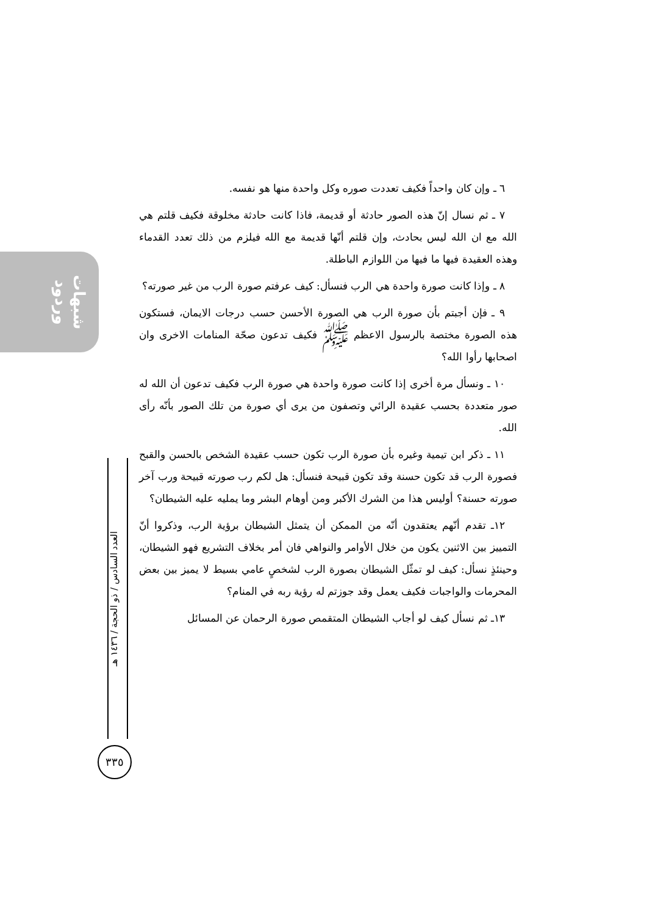شبهات وردود
العدد السادس / ذو الحجة / ١٤٣٦ هـ
٣٣٥
٦ ـ وإن كان واحداً فكيف تعددت صوره وكل واحدة منها هو نفسه.
٧ ـ ثم نسال إنّ هذه الصور حادثة أو قديمة، فاذا كانت حادثة مخلوقة فكيف قلتم هي الله مع ان الله ليس بحادث، وإن قلتم أنّها قديمة مع الله فيلزم من ذلك تعدد القدماء وهذه العقيدة فيها ما فيها من اللوازم الباطلة.
٨ ـ وإذا كانت صورة واحدة هي الرب فنسأل: كيف عرفتم صورة الرب من غير صورته؟
٩ ـ فإن أجبتم بأن صورة الرب هي الصورة الأحسن حسب درجات الايمان، فستكون هذه الصورة مختصة بالرسول الاعظم ﷺ فكيف تدعون صحّة المنامات الاخرى وان اصحابها رأوا الله؟
١٠ ـ ونسأل مرة أخرى إذا كانت صورة واحدة هي صورة الرب فكيف تدعون أن الله له صور متعددة بحسب عقيدة الرائي وتصفون من يرى أي صورة من تلك الصور بأنّه رأى الله.
١١ ـ ذكر ابن تيمية وغيره بأن صورة الرب تكون حسب عقيدة الشخص بالحسن والقبح فصورة الرب قد تكون حسنة وقد تكون قبيحة فنسأل: هل لكم رب صورته قبيحة ورب آخر صورته حسنة؟ أوليس هذا من الشرك الأكبر ومن أوهام البشر وما يمليه عليه الشيطان؟
١٢ـ تقدم أنّهم يعتقدون أنّه من الممكن أن يتمثل الشيطان برؤية الرب، وذكروا أنّ التمييز بين الاثنين يكون من خلال الأوامر والنواهي فان أمر بخلاف التشريع فهو الشيطان، وحينئذٍ نسأل: كيف لو تمثّل الشيطان بصورة الرب لشخصٍ عامي بسيط لا يميز بين بعض المحرمات والواجبات فكيف يعمل وقد جوزتم له رؤية ربه في المنام؟
١٣ـ ثم نسأل كيف لو أجاب الشيطان المتقمص صورة الرحمان عن المسائل